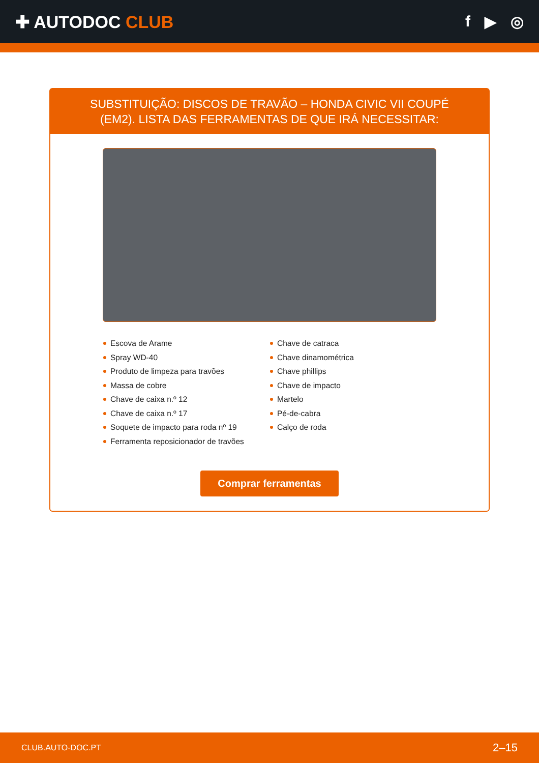✚ AUTODOC CLUB f ▶ ◎
SUBSTITUIÇÃO: DISCOS DE TRAVÃO – HONDA CIVIC VII COUPÉ (EM2). LISTA DAS FERRAMENTAS DE QUE IRÁ NECESSITAR:
Escova de Arame
Spray WD-40
Produto de limpeza para travões
Massa de cobre
Chave de caixa n.º 12
Chave de caixa n.º 17
Soquete de impacto para roda nº 19
Ferramenta reposicionador de travões
Chave de catraca
Chave dinamométrica
Chave phillips
Chave de impacto
Martelo
Pé-de-cabra
Calço de roda
Comprar ferramentas
CLUB.AUTO-DOC.PT 2–15